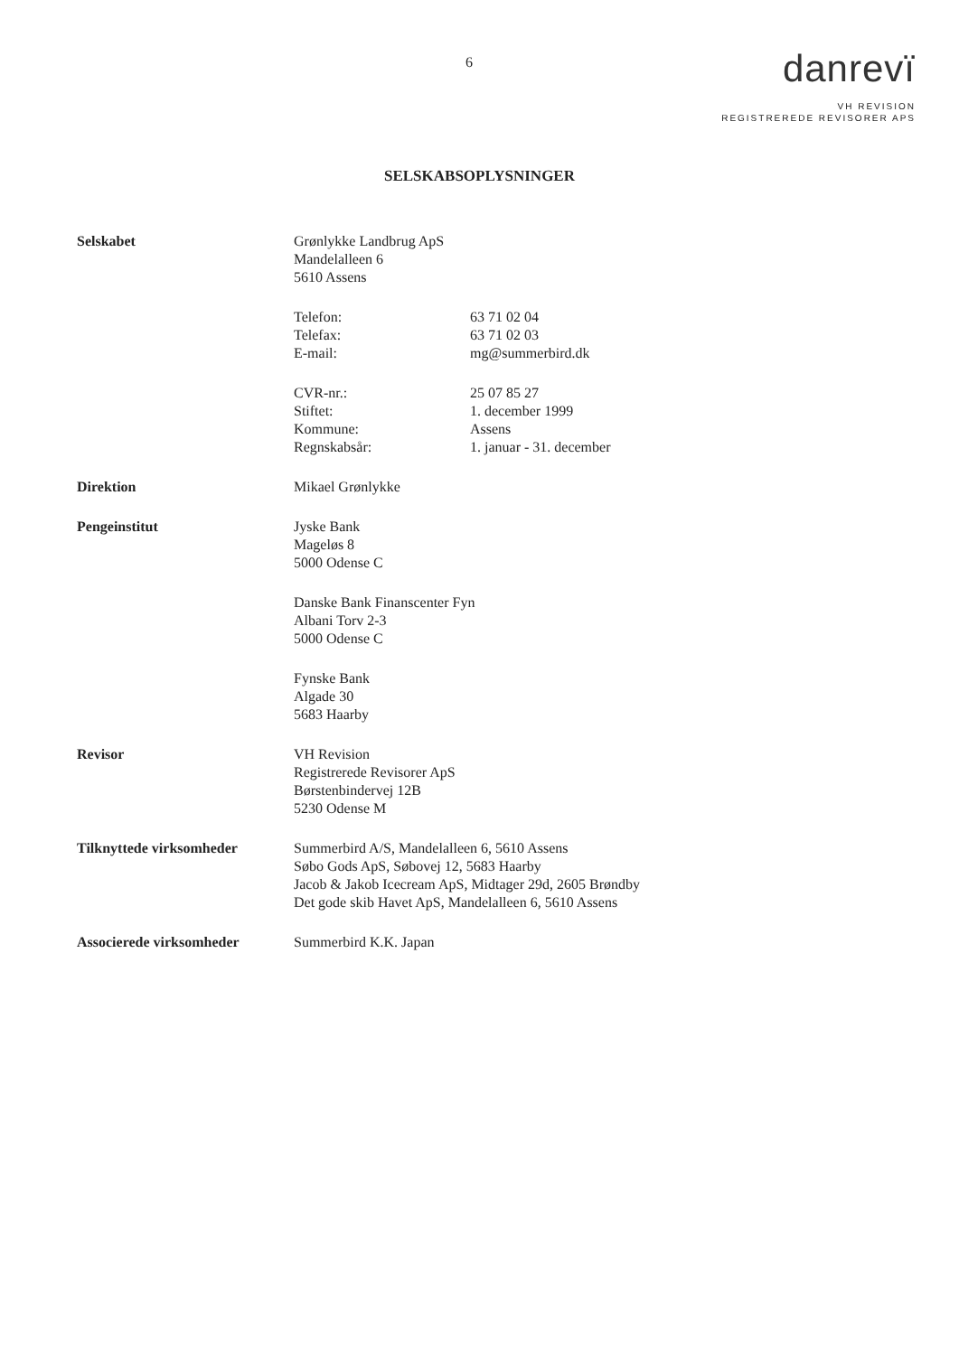6
danrevï
VH REVISION
REGISTREREDE REVISORER APS
SELSKABSOPLYSNINGER
| Selskabet | Grønlykke Landbrug ApS Mandelalleen 6 5610 Assens / Telefon: / 63 71 02 04 / / Telefax: / 63 71 02 03 / / E-mail: / mg@summerbird.dk / / CVR-nr.: / 25 07 85 27 / / Stiftet: / 1. december 1999 / / Kommune: / Assens / / Regnskabsår: / 1. januar - 31. december / |
| Direktion | Mikael Grønlykke |
| Pengeinstitut | Jyske Bank Mageløs 8 5000 Odense C Danske Bank Finanscenter Fyn Albani Torv 2-3 5000 Odense C Fynske Bank Algade 30 5683 Haarby |
| Revisor | VH Revision Registrerede Revisorer ApS Børstenbindervej 12B 5230 Odense M |
| Tilknyttede virksomheder | Summerbird A/S, Mandelalleen 6, 5610 Assens Søbo Gods ApS, Søbovej 12, 5683 Haarby Jacob & Jakob Icecream ApS, Midtager 29d, 2605 Brøndby Det gode skib Havet ApS, Mandelalleen 6, 5610 Assens |
| Associerede virksomheder | Summerbird K.K. Japan |